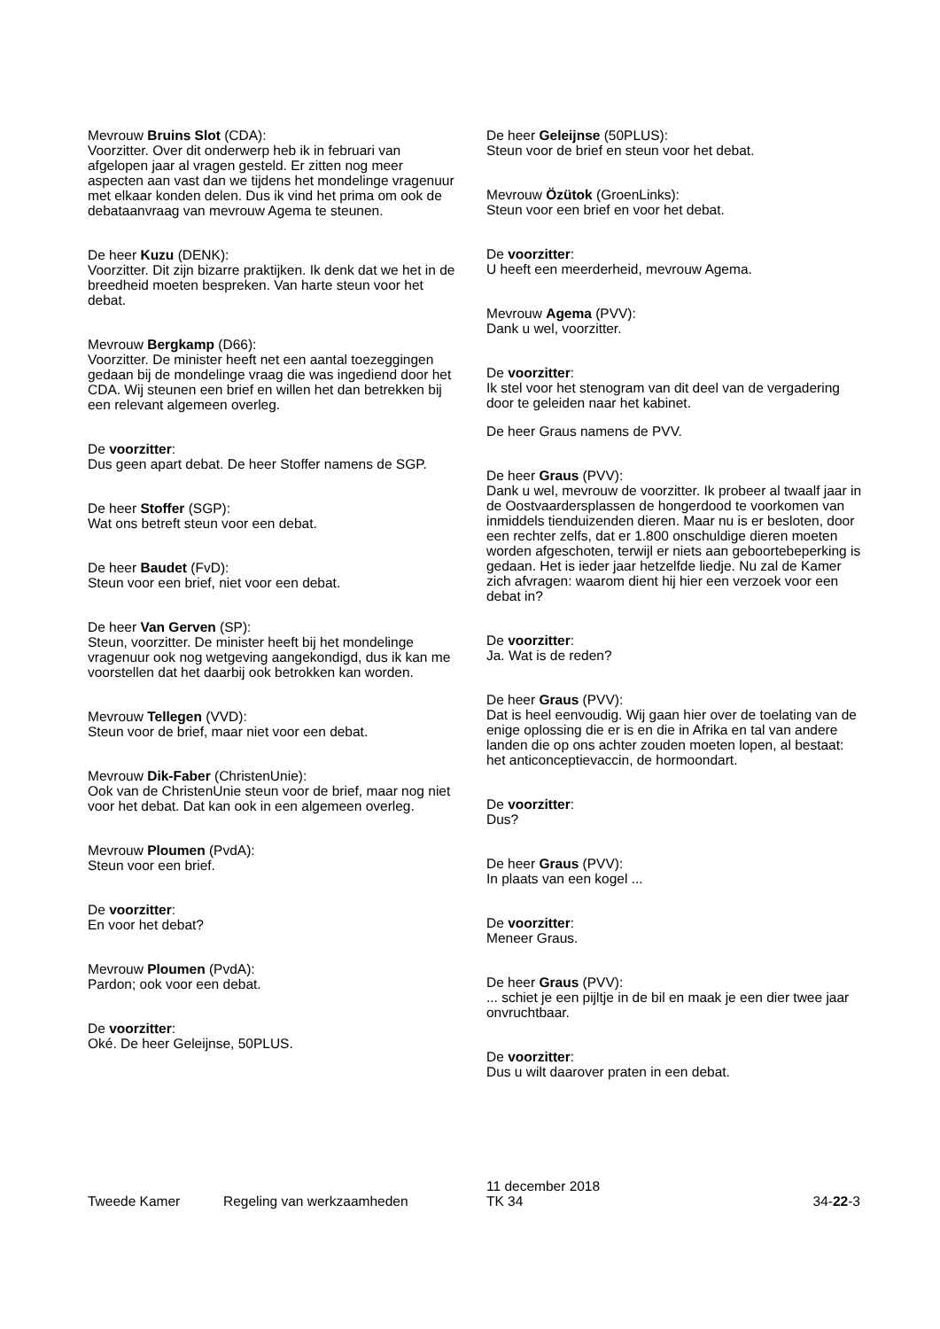Mevrouw Bruins Slot (CDA):
Voorzitter. Over dit onderwerp heb ik in februari van afgelopen jaar al vragen gesteld. Er zitten nog meer aspecten aan vast dan we tijdens het mondelinge vragenuur met elkaar konden delen. Dus ik vind het prima om ook de debataanvraag van mevrouw Agema te steunen.
De heer Kuzu (DENK):
Voorzitter. Dit zijn bizarre praktijken. Ik denk dat we het in de breedheid moeten bespreken. Van harte steun voor het debat.
Mevrouw Bergkamp (D66):
Voorzitter. De minister heeft net een aantal toezeggingen gedaan bij de mondelinge vraag die was ingediend door het CDA. Wij steunen een brief en willen het dan betrekken bij een relevant algemeen overleg.
De voorzitter:
Dus geen apart debat. De heer Stoffer namens de SGP.
De heer Stoffer (SGP):
Wat ons betreft steun voor een debat.
De heer Baudet (FvD):
Steun voor een brief, niet voor een debat.
De heer Van Gerven (SP):
Steun, voorzitter. De minister heeft bij het mondelinge vragenuur ook nog wetgeving aangekondigd, dus ik kan me voorstellen dat het daarbij ook betrokken kan worden.
Mevrouw Tellegen (VVD):
Steun voor de brief, maar niet voor een debat.
Mevrouw Dik-Faber (ChristenUnie):
Ook van de ChristenUnie steun voor de brief, maar nog niet voor het debat. Dat kan ook in een algemeen overleg.
Mevrouw Ploumen (PvdA):
Steun voor een brief.
De voorzitter:
En voor het debat?
Mevrouw Ploumen (PvdA):
Pardon; ook voor een debat.
De voorzitter:
Oké. De heer Geleijnse, 50PLUS.
De heer Geleijnse (50PLUS):
Steun voor de brief en steun voor het debat.
Mevrouw Özütok (GroenLinks):
Steun voor een brief en voor het debat.
De voorzitter:
U heeft een meerderheid, mevrouw Agema.
Mevrouw Agema (PVV):
Dank u wel, voorzitter.
De voorzitter:
Ik stel voor het stenogram van dit deel van de vergadering door te geleiden naar het kabinet.
De heer Graus namens de PVV.
De heer Graus (PVV):
Dank u wel, mevrouw de voorzitter. Ik probeer al twaalf jaar in de Oostvaardersplassen de hongerdood te voorkomen van inmiddels tienduizenden dieren. Maar nu is er besloten, door een rechter zelfs, dat er 1.800 onschuldige dieren moeten worden afgeschoten, terwijl er niets aan geboortebeperking is gedaan. Het is ieder jaar hetzelfde liedje. Nu zal de Kamer zich afvragen: waarom dient hij hier een verzoek voor een debat in?
De voorzitter:
Ja. Wat is de reden?
De heer Graus (PVV):
Dat is heel eenvoudig. Wij gaan hier over de toelating van de enige oplossing die er is en die in Afrika en tal van andere landen die op ons achter zouden moeten lopen, al bestaat: het anticonceptievaccin, de hormoondart.
De voorzitter:
Dus?
De heer Graus (PVV):
In plaats van een kogel ...
De voorzitter:
Meneer Graus.
De heer Graus (PVV):
... schiet je een pijltje in de bil en maak je een dier twee jaar onvruchtbaar.
De voorzitter:
Dus u wilt daarover praten in een debat.
Tweede Kamer
Regeling van werkzaamheden
11 december 2018
TK 34
34-22-3